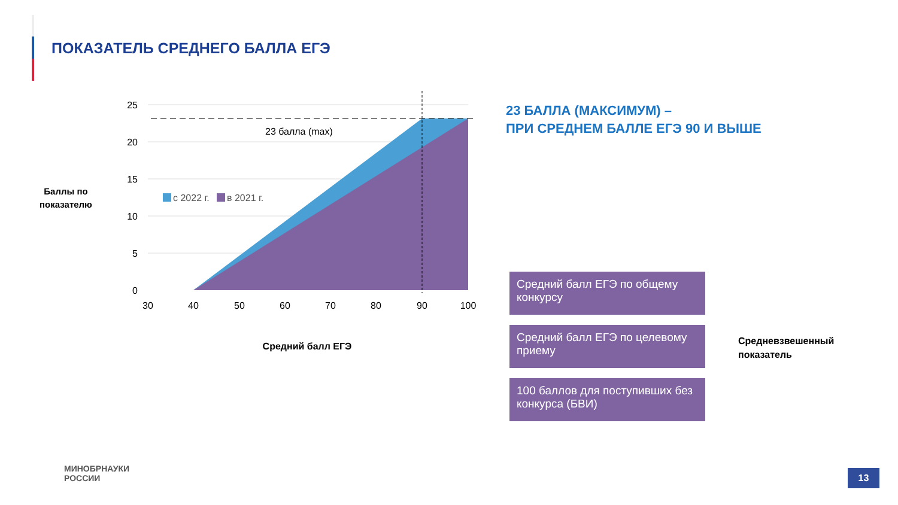ПОКАЗАТЕЛЬ СРЕДНЕГО БАЛЛА ЕГЭ
23 балла (max)
с 2022 г.
в 2021 г.
25
20
15
10
5
0
30
40
50
60
70
80
90
100
Средний балл ЕГЭ
Баллы по
показателю
23 БАЛЛА (МАКСИМУМ) –
ПРИ СРЕДНЕМ БАЛЛЕ ЕГЭ 90 И ВЫШЕ
Средний балл ЕГЭ по общему конкурсу
Средний балл ЕГЭ по целевому приему
100 баллов для поступивших без конкурса (БВИ)
Средневзвешенный
показатель
МИНОБРНАУКИ
РОССИИ
13